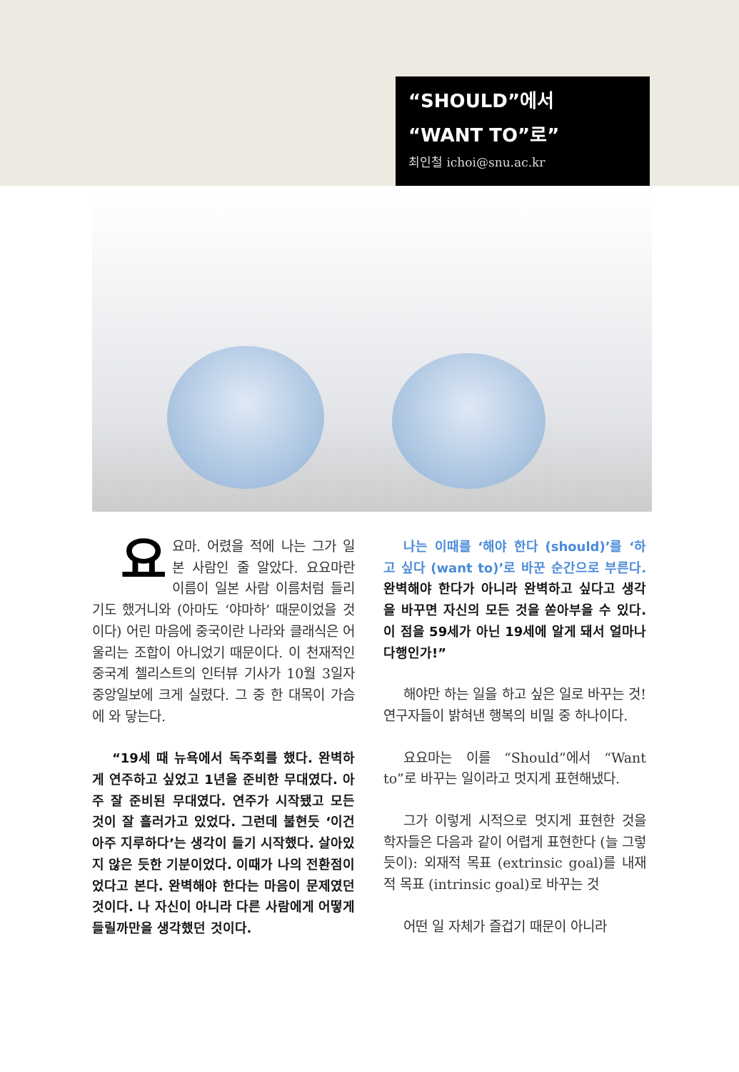“SHOULD”에서
“WANT TO”로”
최인철 ichoi@snu.ac.kr
요요마. 어렸을 적에 나는 그가 일본 사람인 줄 알았다. 요요마란 이름이 일본 사람 이름처럼 들리기도 했거니와 (아마도 ‘야마하’ 때문이었을 것이다) 어린 마음에 중국이란 나라와 클래식은 어울리는 조합이 아니었기 때문이다. 이 천재적인 중국계 첼리스트의 인터뷰 기사가 10월 3일자 중앙일보에 크게 실렸다. 그 중 한 대목이 가슴에 와 닿는다.
“19세 때 뉴욕에서 독주회를 했다. 완벽하게 연주하고 싶었고 1년을 준비한 무대였다. 아주 잘 준비된 무대였다. 연주가 시작됐고 모든 것이 잘 흘러가고 있었다. 그런데 불현듯 ‘이건 아주 지루하다’는 생각이 들기 시작했다. 살아있지 않은 듯한 기분이었다. 이때가 나의 전환점이었다고 본다. 완벽해야 한다는 마음이 문제였던 것이다. 나 자신이 아니라 다른 사람에게 어떻게 들릴까만을 생각했던 것이다.
나는 이때를 ‘해야 한다 (should)’를 ‘하고 싶다 (want to)’로 바꾼 순간으로 부른다. 완벽해야 한다가 아니라 완벽하고 싶다고 생각을 바꾸면 자신의 모든 것을 쏟아부을 수 있다. 이 점을 59세가 아닌 19세에 알게 돼서 얼마나 다행인가!”
해야만 하는 일을 하고 싶은 일로 바꾸는 것! 연구자들이 밝혀낸 행복의 비밀 중 하나이다.
요요마는 이를 “Should”에서 “Want to”로 바꾸는 일이라고 멋지게 표현해냈다.
그가 이렇게 시적으로 멋지게 표현한 것을 학자들은 다음과 같이 어렵게 표현한다 (늘 그렇듯이): 외재적 목표 (extrinsic goal)를 내재적 목표 (intrinsic goal)로 바꾸는 것
어떤 일 자체가 즐겁기 때문이 아니라